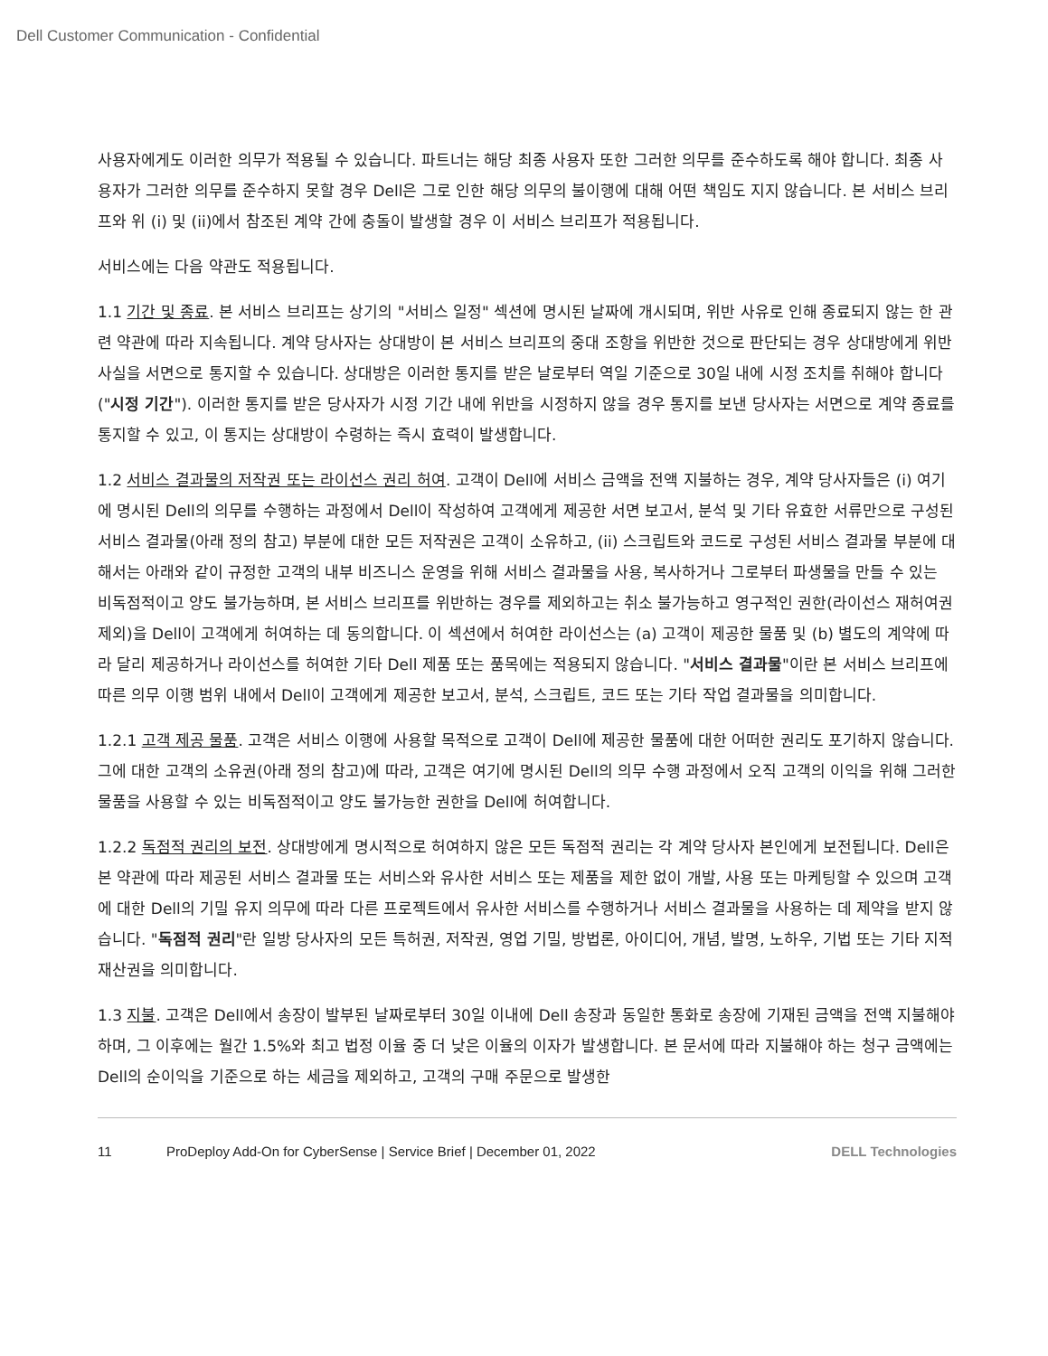Dell Customer Communication - Confidential
사용자에게도 이러한 의무가 적용될 수 있습니다. 파트너는 해당 최종 사용자 또한 그러한 의무를 준수하도록 해야 합니다. 최종 사용자가 그러한 의무를 준수하지 못할 경우 Dell은 그로 인한 해당 의무의 불이행에 대해 어떤 책임도 지지 않습니다. 본 서비스 브리프와 위 (i) 및 (ii)에서 참조된 계약 간에 충돌이 발생할 경우 이 서비스 브리프가 적용됩니다.
서비스에는 다음 약관도 적용됩니다.
1.1 기간 및 종료. 본 서비스 브리프는 상기의 "서비스 일정" 섹션에 명시된 날짜에 개시되며, 위반 사유로 인해 종료되지 않는 한 관련 약관에 따라 지속됩니다. 계약 당사자는 상대방이 본 서비스 브리프의 중대 조항을 위반한 것으로 판단되는 경우 상대방에게 위반 사실을 서면으로 통지할 수 있습니다. 상대방은 이러한 통지를 받은 날로부터 역일 기준으로 30일 내에 시정 조치를 취해야 합니다("시정 기간"). 이러한 통지를 받은 당사자가 시정 기간 내에 위반을 시정하지 않을 경우 통지를 보낸 당사자는 서면으로 계약 종료를 통지할 수 있고, 이 통지는 상대방이 수령하는 즉시 효력이 발생합니다.
1.2 서비스 결과물의 저작권 또는 라이선스 권리 허여. 고객이 Dell에 서비스 금액을 전액 지불하는 경우, 계약 당사자들은 (i) 여기에 명시된 Dell의 의무를 수행하는 과정에서 Dell이 작성하여 고객에게 제공한 서면 보고서, 분석 및 기타 유효한 서류만으로 구성된 서비스 결과물(아래 정의 참고) 부분에 대한 모든 저작권은 고객이 소유하고, (ii) 스크립트와 코드로 구성된 서비스 결과물 부분에 대해서는 아래와 같이 규정한 고객의 내부 비즈니스 운영을 위해 서비스 결과물을 사용, 복사하거나 그로부터 파생물을 만들 수 있는 비독점적이고 양도 불가능하며, 본 서비스 브리프를 위반하는 경우를 제외하고는 취소 불가능하고 영구적인 권한(라이선스 재허여권 제외)을 Dell이 고객에게 허여하는 데 동의합니다. 이 섹션에서 허여한 라이선스는 (a) 고객이 제공한 물품 및 (b) 별도의 계약에 따라 달리 제공하거나 라이선스를 허여한 기타 Dell 제품 또는 품목에는 적용되지 않습니다. "서비스 결과물"이란 본 서비스 브리프에 따른 의무 이행 범위 내에서 Dell이 고객에게 제공한 보고서, 분석, 스크립트, 코드 또는 기타 작업 결과물을 의미합니다.
1.2.1 고객 제공 물품. 고객은 서비스 이행에 사용할 목적으로 고객이 Dell에 제공한 물품에 대한 어떠한 권리도 포기하지 않습니다. 그에 대한 고객의 소유권(아래 정의 참고)에 따라, 고객은 여기에 명시된 Dell의 의무 수행 과정에서 오직 고객의 이익을 위해 그러한 물품을 사용할 수 있는 비독점적이고 양도 불가능한 권한을 Dell에 허여합니다.
1.2.2 독점적 권리의 보전. 상대방에게 명시적으로 허여하지 않은 모든 독점적 권리는 각 계약 당사자 본인에게 보전됩니다. Dell은 본 약관에 따라 제공된 서비스 결과물 또는 서비스와 유사한 서비스 또는 제품을 제한 없이 개발, 사용 또는 마케팅할 수 있으며 고객에 대한 Dell의 기밀 유지 의무에 따라 다른 프로젝트에서 유사한 서비스를 수행하거나 서비스 결과물을 사용하는 데 제약을 받지 않습니다. "독점적 권리"란 일방 당사자의 모든 특허권, 저작권, 영업 기밀, 방법론, 아이디어, 개념, 발명, 노하우, 기법 또는 기타 지적 재산권을 의미합니다.
1.3 지불. 고객은 Dell에서 송장이 발부된 날짜로부터 30일 이내에 Dell 송장과 동일한 통화로 송장에 기재된 금액을 전액 지불해야 하며, 그 이후에는 월간 1.5%와 최고 법정 이율 중 더 낮은 이율의 이자가 발생합니다. 본 문서에 따라 지불해야 하는 청구 금액에는 Dell의 순이익을 기준으로 하는 세금을 제외하고, 고객의 구매 주문으로 발생한
11 ProDeploy Add-On for CyberSense | Service Brief | December 01, 2022 DELL Technologies